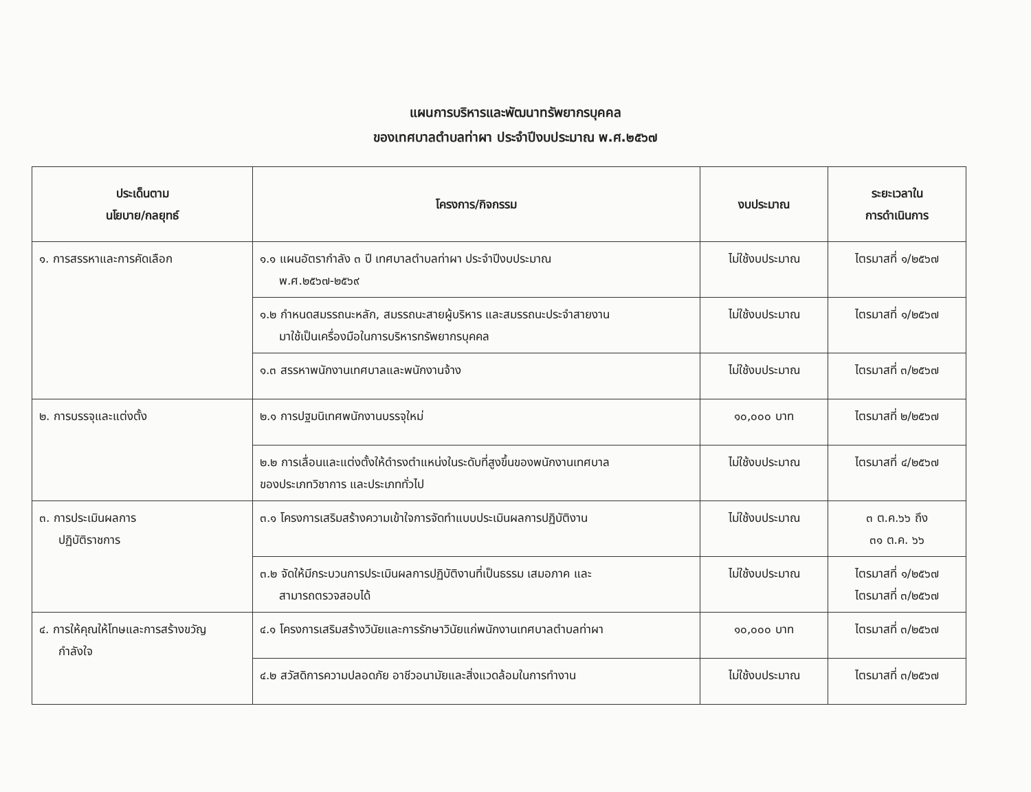แผนการบริหารและพัฒนาทรัพยากรบุคคล
ของเทศบาลตำบลท่าผา ประจำปีงบประมาณ พ.ศ.๒๕๖๗
| ประเด็นตาม นโยบาย/กลยุทธ์ | โครงการ/กิจกรรม | งบประมาณ | ระยะเวลาใน การดำเนินการ |
| --- | --- | --- | --- |
| ๑. การสรรหาและการคัดเลือก | ๑.๑ แผนอัตรากำลัง ๓ ปี เทศบาลตำบลท่าผา ประจำปีงบประมาณ พ.ศ.๒๕๖๗-๒๕๖๙ | ไม่ใช้งบประมาณ | ไตรมาสที่ ๑/๒๕๖๗ |
| | ๑.๒ กำหนดสมรรถนะหลัก, สมรรถนะสายผู้บริหาร และสมรรถนะประจำสายงาน มาใช้เป็นเครื่องมือในการบริหารทรัพยากรบุคคล | ไม่ใช้งบประมาณ | ไตรมาสที่ ๑/๒๕๖๗ |
| | ๑.๓ สรรหาพนักงานเทศบาลและพนักงานจ้าง | ไม่ใช้งบประมาณ | ไตรมาสที่ ๓/๒๕๖๗ |
| ๒. การบรรจุและแต่งตั้ง | ๒.๑ การปฐมนิเทศพนักงานบรรจุใหม่ | ๑๐,๐๐๐ บาท | ไตรมาสที่ ๒/๒๕๖๗ |
| | ๒.๒ การเลื่อนและแต่งตั้งให้ดำรงตำแหน่งในระดับที่สูงขึ้นของพนักงานเทศบาล ของประเภทวิชาการ และประเภททั่วไป | ไม่ใช้งบประมาณ | ไตรมาสที่ ๔/๒๕๖๗ |
| ๓. การประเมินผลการ ปฏิบัติราชการ | ๓.๑ โครงการเสริมสร้างความเข้าใจการจัดทำแบบประเมินผลการปฏิบัติงาน | ไม่ใช้งบประมาณ | ๓ ต.ค.๖๖ ถึง ๓๑ ต.ค. ๖๖ |
| | ๓.๒ จัดให้มีกระบวนการประเมินผลการปฏิบัติงานที่เป็นธรรม เสมอภาค และ สามารถตรวจสอบได้ | ไม่ใช้งบประมาณ | ไตรมาสที่ ๑/๒๕๖๗ ไตรมาสที่ ๓/๒๕๖๗ |
| ๔. การให้คุณให้โทษและการสร้างขวัญ กำลังใจ | ๔.๑ โครงการเสริมสร้างวินัยและการรักษาวินัยแก่พนักงานเทศบาลตำบลท่าผา | ๑๐,๐๐๐ บาท | ไตรมาสที่ ๓/๒๕๖๗ |
| | ๔.๒ สวัสดิการความปลอดภัย อาชีวอนามัยและสิ่งแวดล้อมในการทำงาน | ไม่ใช้งบประมาณ | ไตรมาสที่ ๓/๒๕๖๗ |